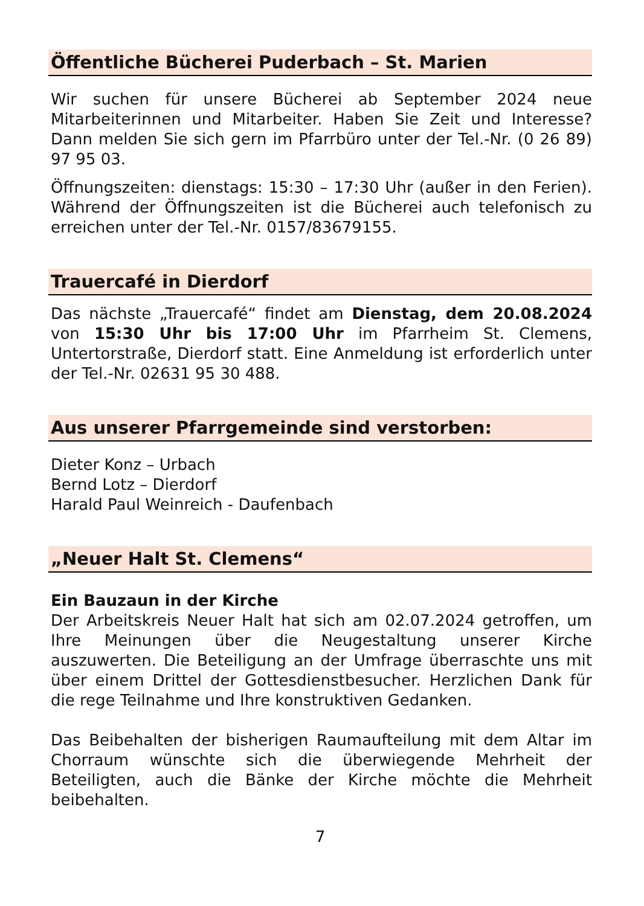Öffentliche Bücherei Puderbach – St. Marien
Wir suchen für unsere Bücherei ab September 2024 neue Mitarbeiterinnen und Mitarbeiter. Haben Sie Zeit und Interesse? Dann melden Sie sich gern im Pfarrbüro unter der Tel.-Nr. (0 26 89) 97 95 03.
Öffnungszeiten: dienstags: 15:30 – 17:30 Uhr (außer in den Ferien). Während der Öffnungszeiten ist die Bücherei auch telefonisch zu erreichen unter der Tel.-Nr. 0157/83679155.
Trauercafé in Dierdorf
Das nächste „Trauercafé“ findet am Dienstag, dem 20.08.2024 von 15:30 Uhr bis 17:00 Uhr im Pfarrheim St. Clemens, Untertorstraße, Dierdorf statt. Eine Anmeldung ist erforderlich unter der Tel.-Nr. 02631 95 30 488.
Aus unserer Pfarrgemeinde sind verstorben:
Dieter Konz – Urbach
Bernd Lotz – Dierdorf
Harald Paul Weinreich - Daufenbach
„Neuer Halt St. Clemens“
Ein Bauzaun in der Kirche
Der Arbeitskreis Neuer Halt hat sich am 02.07.2024 getroffen, um Ihre Meinungen über die Neugestaltung unserer Kirche auszuwerten. Die Beteiligung an der Umfrage überraschte uns mit über einem Drittel der Gottesdienstbesucher. Herzlichen Dank für die rege Teilnahme und Ihre konstruktiven Gedanken.
Das Beibehalten der bisherigen Raumaufteilung mit dem Altar im Chorraum wünschte sich die überwiegende Mehrheit der Beteiligten, auch die Bänke der Kirche möchte die Mehrheit beibehalten.
7